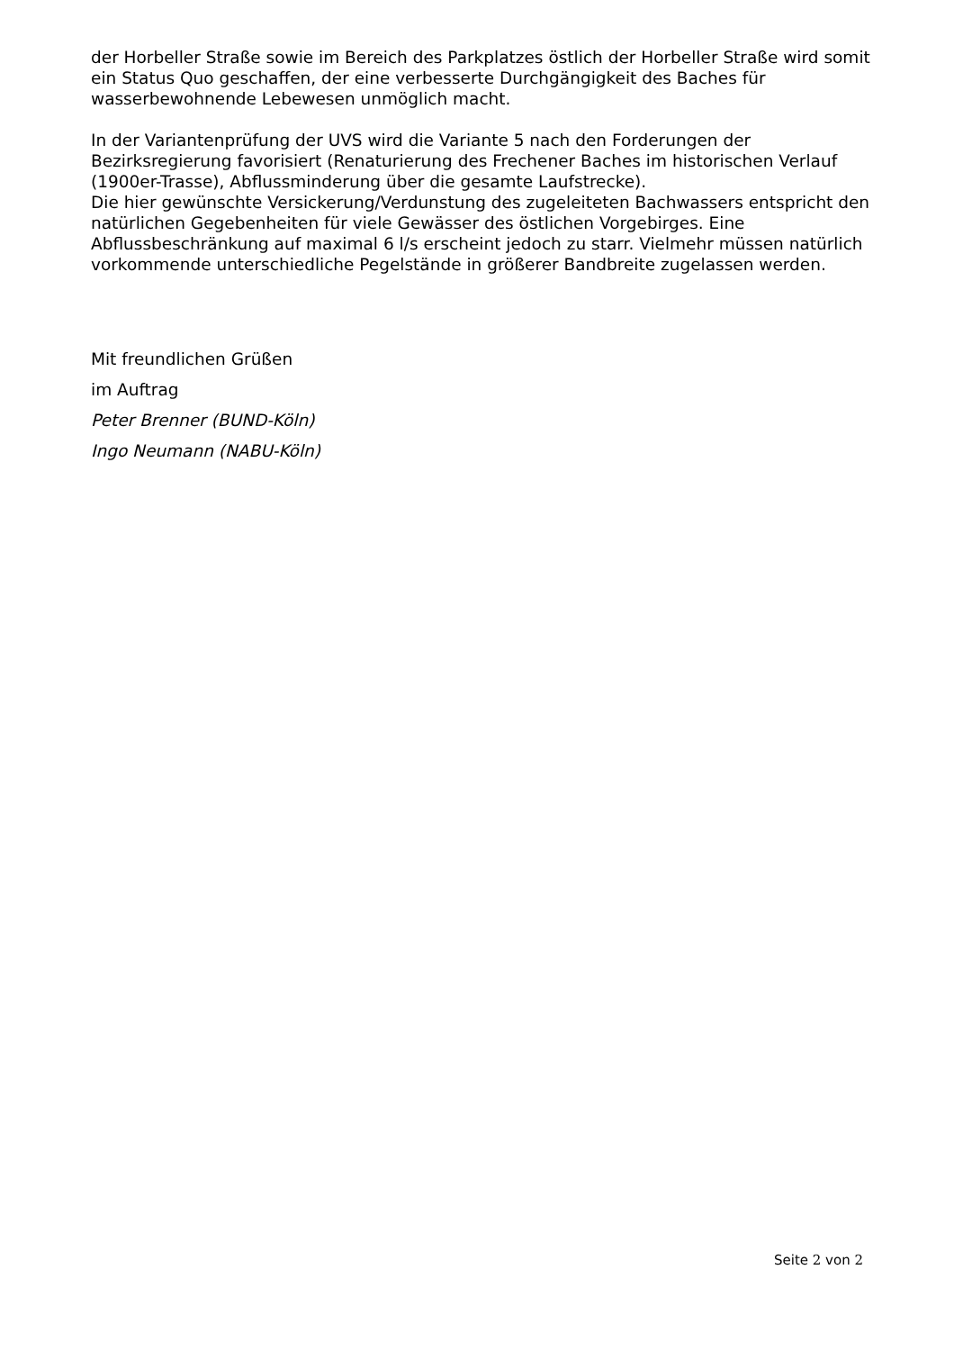der Horbeller Straße sowie im Bereich des Parkplatzes östlich der Horbeller Straße wird somit ein Status Quo geschaffen, der eine verbesserte Durchgängigkeit des Baches für wasserbewohnende Lebewesen unmöglich macht.
In der Variantenprüfung der UVS wird die Variante 5 nach den Forderungen der Bezirksregierung favorisiert (Renaturierung des Frechener Baches im historischen Verlauf (1900er-Trasse), Abflussminderung über die gesamte Laufstrecke).
Die hier gewünschte Versickerung/Verdunstung des zugeleiteten Bachwassers entspricht den natürlichen Gegebenheiten für viele Gewässer des östlichen Vorgebirges. Eine Abflussbeschränkung auf maximal 6 l/s erscheint jedoch zu starr. Vielmehr müssen natürlich vorkommende unterschiedliche Pegelstände in größerer Bandbreite zugelassen werden.
Mit freundlichen Grüßen
im Auftrag
Peter Brenner (BUND-Köln)
Ingo Neumann (NABU-Köln)
Seite 2 von 2